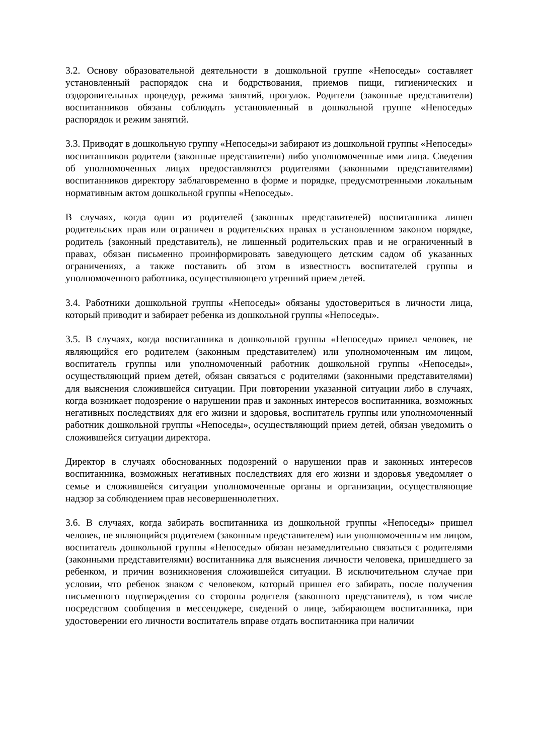3.2. Основу образовательной деятельности в дошкольной группе «Непоседы» составляет установленный распорядок сна и бодрствования, приемов пищи, гигиенических и оздоровительных процедур, режима занятий, прогулок. Родители (законные представители) воспитанников обязаны соблюдать установленный в дошкольной группе «Непоседы» распорядок и режим занятий.
3.3. Приводят в дошкольную группу «Непоседы»и забирают из дошкольной группы «Непоседы» воспитанников родители (законные представители) либо уполномоченные ими лица. Сведения об уполномоченных лицах предоставляются родителями (законными представителями) воспитанников директору заблаговременно в форме и порядке, предусмотренными локальным нормативным актом дошкольной группы «Непоседы».
В случаях, когда один из родителей (законных представителей) воспитанника лишен родительских прав или ограничен в родительских правах в установленном законом порядке, родитель (законный представитель), не лишенный родительских прав и не ограниченный в правах, обязан письменно проинформировать заведующего детским садом об указанных ограничениях, а также поставить об этом в известность воспитателей группы и уполномоченного работника, осуществляющего утренний прием детей.
3.4. Работники дошкольной группы «Непоседы» обязаны удостовериться в личности лица, который приводит и забирает ребенка из дошкольной группы «Непоседы».
3.5. В случаях, когда воспитанника в дошкольной группы «Непоседы» привел человек, не являющийся его родителем (законным представителем) или уполномоченным им лицом, воспитатель группы или уполномоченный работник дошкольной группы «Непоседы», осуществляющий прием детей, обязан связаться с родителями (законными представителями) для выяснения сложившейся ситуации. При повторении указанной ситуации либо в случаях, когда возникает подозрение о нарушении прав и законных интересов воспитанника, возможных негативных последствиях для его жизни и здоровья, воспитатель группы или уполномоченный работник дошкольной группы «Непоседы», осуществляющий прием детей, обязан уведомить о сложившейся ситуации директора.
Директор в случаях обоснованных подозрений о нарушении прав и законных интересов воспитанника, возможных негативных последствиях для его жизни и здоровья уведомляет о семье и сложившейся ситуации уполномоченные органы и организации, осуществляющие надзор за соблюдением прав несовершеннолетних.
3.6. В случаях, когда забирать воспитанника из дошкольной группы «Непоседы» пришел человек, не являющийся родителем (законным представителем) или уполномоченным им лицом, воспитатель дошкольной группы «Непоседы» обязан незамедлительно связаться с родителями (законными представителями) воспитанника для выяснения личности человека, пришедшего за ребенком, и причин возникновения сложившейся ситуации. В исключительном случае при условии, что ребенок знаком с человеком, который пришел его забирать, после получения письменного подтверждения со стороны родителя (законного представителя), в том числе посредством сообщения в мессенджере, сведений о лице, забирающем воспитанника, при удостоверении его личности воспитатель вправе отдать воспитанника при наличии